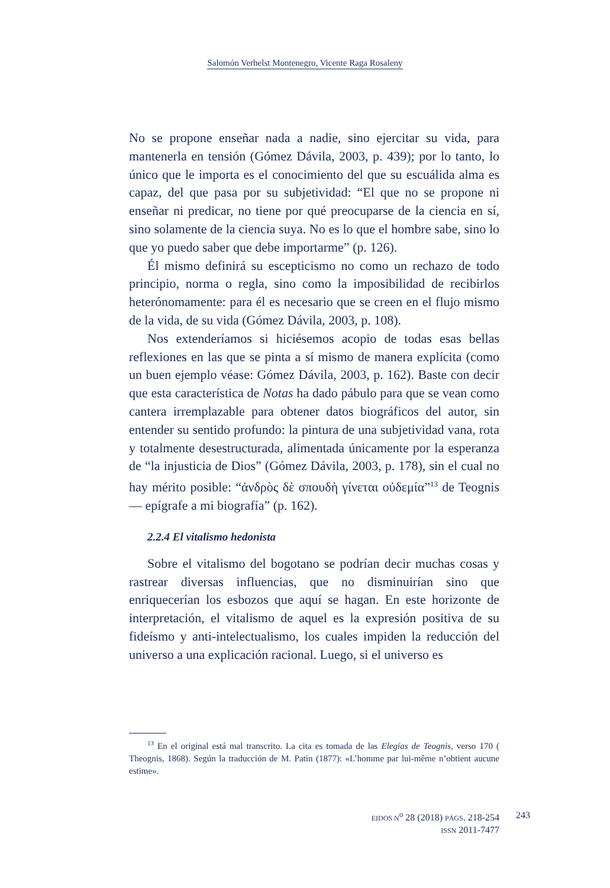Salomón Verhelst Montenegro, Vicente Raga Rosaleny
No se propone enseñar nada a nadie, sino ejercitar su vida, para mantenerla en tensión (Gómez Dávila, 2003, p. 439); por lo tanto, lo único que le importa es el conocimiento del que su escuálida alma es capaz, del que pasa por su subjetividad: “El que no se propone ni enseñar ni predicar, no tiene por qué preocuparse de la ciencia en sí, sino solamente de la ciencia suya. No es lo que el hombre sabe, sino lo que yo puedo saber que debe importarme” (p. 126).
Él mismo definirá su escepticismo no como un rechazo de todo principio, norma o regla, sino como la imposibilidad de recibirlos heterónomamente: para él es necesario que se creen en el flujo mismo de la vida, de su vida (Gómez Dávila, 2003, p. 108).
Nos extenderíamos si hiciésemos acopio de todas esas bellas reflexiones en las que se pinta a sí mismo de manera explícita (como un buen ejemplo véase: Gómez Dávila, 2003, p. 162). Baste con decir que esta característica de Notas ha dado pábulo para que se vean como cantera irremplazable para obtener datos biográficos del autor, sin entender su sentido profundo: la pintura de una subjetividad vana, rota y totalmente desestructurada, alimentada únicamente por la esperanza de “la injusticia de Dios” (Gómez Dávila, 2003, p. 178), sin el cual no hay mérito posible: “ἀνδρὸς δὲ σπουδὴ γίνεται οὐδεμία”<sup>13</sup> de Teognis— epígrafe a mi biografía” (p. 162).
2.2.4 El vitalismo hedonista
Sobre el vitalismo del bogotano se podrían decir muchas cosas y rastrear diversas influencias, que no disminuirían sino que enriquecerían los esbozos que aquí se hagan. En este horizonte de interpretación, el vitalismo de aquel es la expresión positiva de su fideísmo y anti-intelectualismo, los cuales impiden la reducción del universo a una explicación racional. Luego, si el universo es
<sup>13</sup> En el original está mal transcrito. La cita es tomada de las Elegías de Teognis, verso 170 ( Theognis, 1868). Según la traducción de M. Patin (1877): «L’homme par lui-même n’obtient aucune estime».
EIDOS N<sup>o</sup> 28 (2018) PÁGS. 218-254
ISSN 2011-7477
243